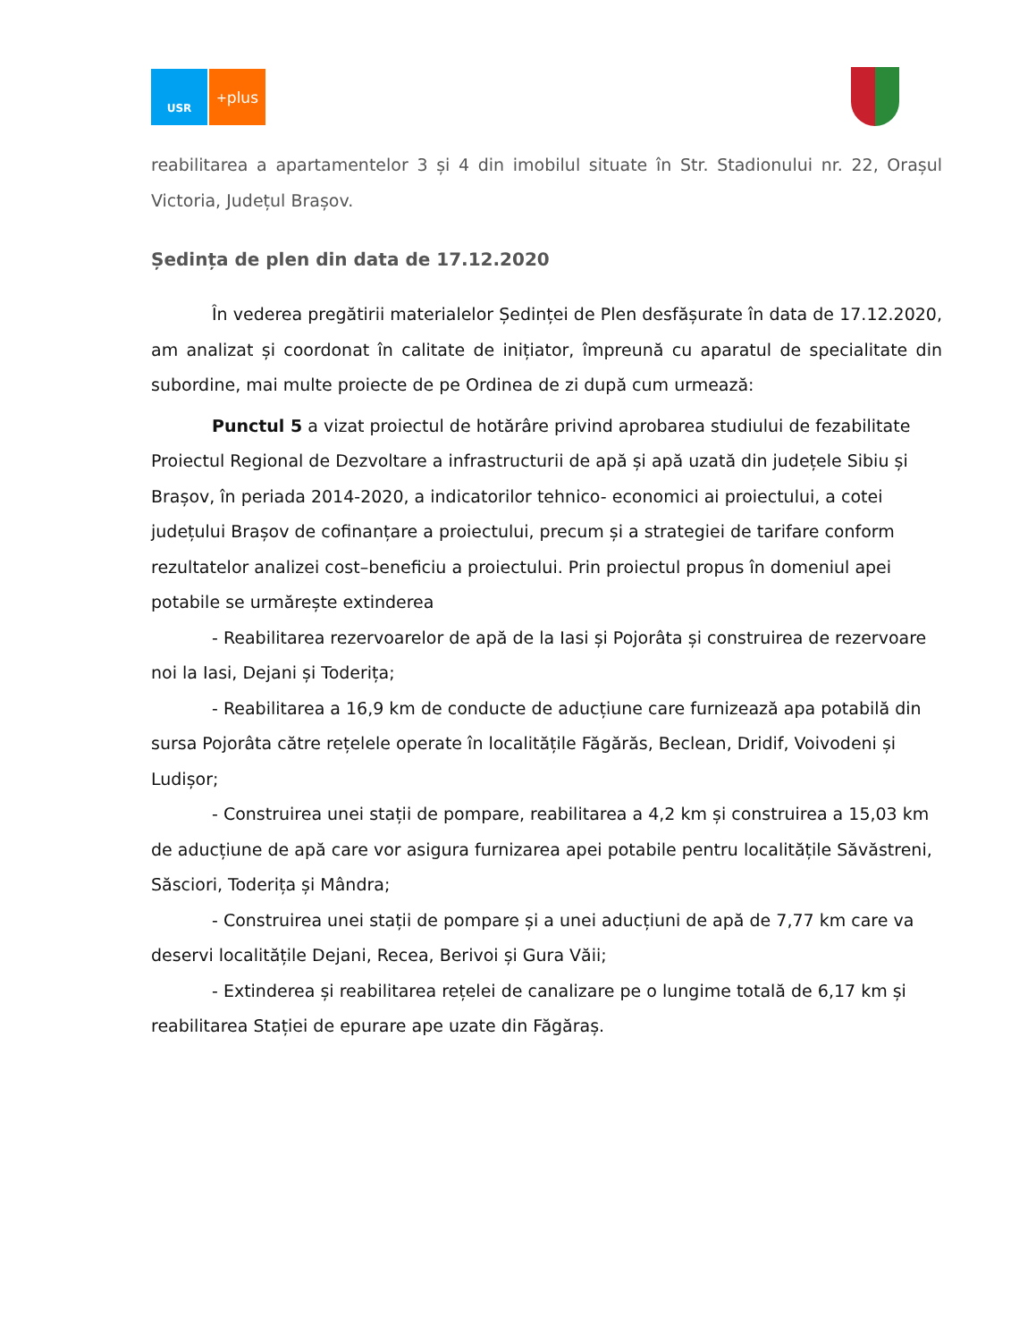USR
<sup>+</sup>plus
reabilitarea a apartamentelor 3 și 4 din imobilul situate în Str. Stadionului nr. 22, Orașul Victoria, Județul Brașov.
Ședința de plen din data de 17.12.2020
În vederea pregătirii materialelor Ședinței de Plen desfășurate în data de 17.12.2020, am analizat și coordonat în calitate de inițiator, împreună cu aparatul de specialitate din subordine, mai multe proiecte de pe Ordinea de zi după cum urmează:
Punctul 5 a vizat proiectul de hotărâre privind aprobarea studiului de fezabilitate Proiectul Regional de Dezvoltare a infrastructurii de apă și apă uzată din județele Sibiu și Brașov, în periada 2014-2020, a indicatorilor tehnico- economici ai proiectului, a cotei județului Brașov de cofinanțare a proiectului, precum și a strategiei de tarifare conform rezultatelor analizei cost–beneficiu a proiectului. Prin proiectul propus în domeniul apei potabile se urmărește extinderea
- Reabilitarea rezervoarelor de apă de la Iasi și Pojorâta și construirea de rezervoare noi la Iasi, Dejani și Toderița;
- Reabilitarea a 16,9 km de conducte de aducțiune care furnizează apa potabilă din sursa Pojorâta către rețelele operate în localitățile Făgărăs, Beclean, Dridif, Voivodeni și Ludișor;
- Construirea unei stații de pompare, reabilitarea a 4,2 km și construirea a 15,03 km de aducțiune de apă care vor asigura furnizarea apei potabile pentru localitățile Săvăstreni, Săsciori, Toderița și Mândra;
- Construirea unei stații de pompare și a unei aducțiuni de apă de 7,77 km care va deservi localitățile Dejani, Recea, Berivoi și Gura Văii;
- Extinderea și reabilitarea rețelei de canalizare pe o lungime totală de 6,17 km și reabilitarea Stației de epurare ape uzate din Făgăraș.